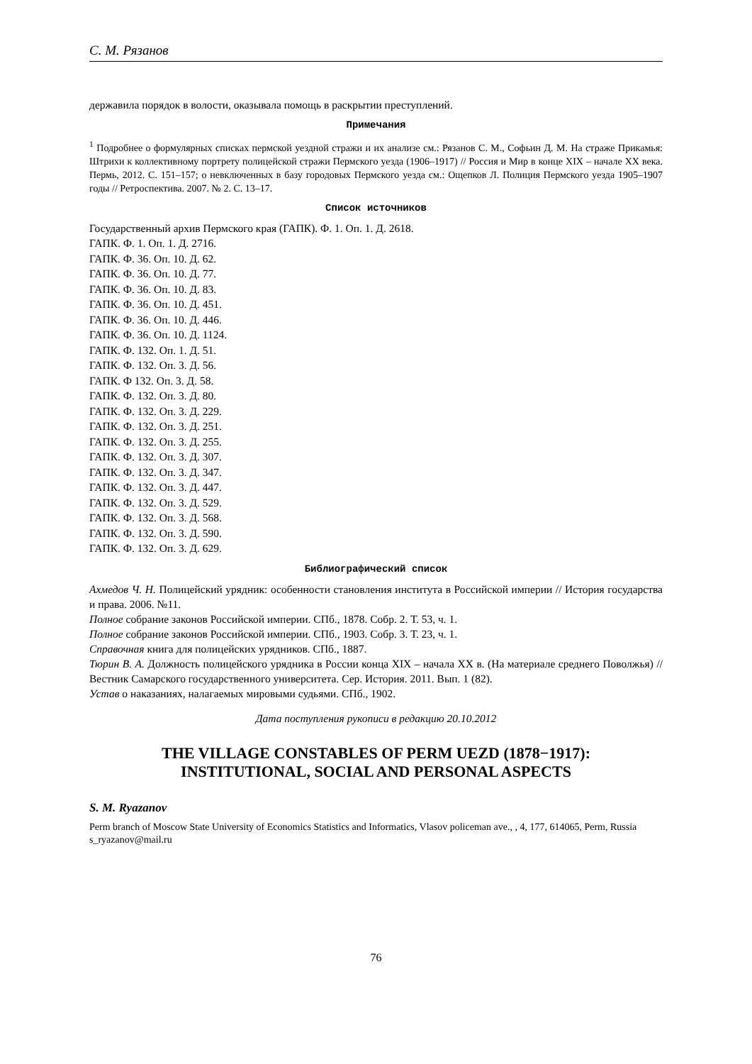С. М. Рязанов
державила порядок в волости, оказывала помощь в раскрытии преступлений.
Примечания
<sup>1</sup> Подробнее о формулярных списках пермской уездной стражи и их анализе см.: Рязанов С. М., Софьин Д. М. На страже Прикамья: Штрихи к коллективному портрету полицейской стражи Пермского уезда (1906–1917) // Россия и Мир в конце XIX – начале XX века. Пермь, 2012. С. 151–157; о невключенных в базу городовых Пермского уезда см.: Ощепков Л. Полиция Пермского уезда 1905–1907 годы // Ретроспектива. 2007. № 2. С. 13–17.
Список источников
Государственный архив Пермского края (ГАПК). Ф. 1. Оп. 1. Д. 2618.
ГАПК. Ф. 1. Оп. 1. Д. 2716.
ГАПК. Ф. 36. Оп. 10. Д. 62.
ГАПК. Ф. 36. Оп. 10. Д. 77.
ГАПК. Ф. 36. Оп. 10. Д. 83.
ГАПК. Ф. 36. Оп. 10. Д. 451.
ГАПК. Ф. 36. Оп. 10. Д. 446.
ГАПК. Ф. 36. Оп. 10. Д. 1124.
ГАПК. Ф. 132. Оп. 1. Д. 51.
ГАПК. Ф. 132. Оп. 3. Д. 56.
ГАПК. Ф 132. Оп. 3. Д. 58.
ГАПК. Ф. 132. Оп. 3. Д. 80.
ГАПК. Ф. 132. Оп. 3. Д. 229.
ГАПК. Ф. 132. Оп. 3. Д. 251.
ГАПК. Ф. 132. Оп. 3. Д. 255.
ГАПК. Ф. 132. Оп. 3. Д. 307.
ГАПК. Ф. 132. Оп. 3. Д. 347.
ГАПК. Ф. 132. Оп. 3. Д. 447.
ГАПК. Ф. 132. Оп. 3. Д. 529.
ГАПК. Ф. 132. Оп. 3. Д. 568.
ГАПК. Ф. 132. Оп. 3. Д. 590.
ГАПК. Ф. 132. Оп. 3. Д. 629.
Библиографический список
Ахмедов Ч. Н. Полицейский урядник: особенности становления института в Российской империи // История государства и права. 2006. №11.
Полное собрание законов Российской империи. СПб., 1878. Собр. 2. Т. 53, ч. 1.
Полное собрание законов Российской империи. СПб., 1903. Собр. 3. Т. 23, ч. 1.
Справочная книга для полицейских урядников. СПб., 1887.
Тюрин В. А. Должность полицейского урядника в России конца XIX – начала XX в. (На материале среднего Поволжья) // Вестник Самарского государственного университета. Сер. История. 2011. Вып. 1 (82).
Устав о наказаниях, налагаемых мировыми судьями. СПб., 1902.
Дата поступления рукописи в редакцию 20.10.2012
THE VILLAGE CONSTABLES OF PERM UEZD (1878−1917):
INSTITUTIONAL, SOCIAL AND PERSONAL ASPECTS
S. M. Ryazanov
Perm branch of Moscow State University of Economics Statistics and Informatics, Vlasov policeman ave., , 4, 177, 614065, Perm, Russia
s_ryazanov@mail.ru
76